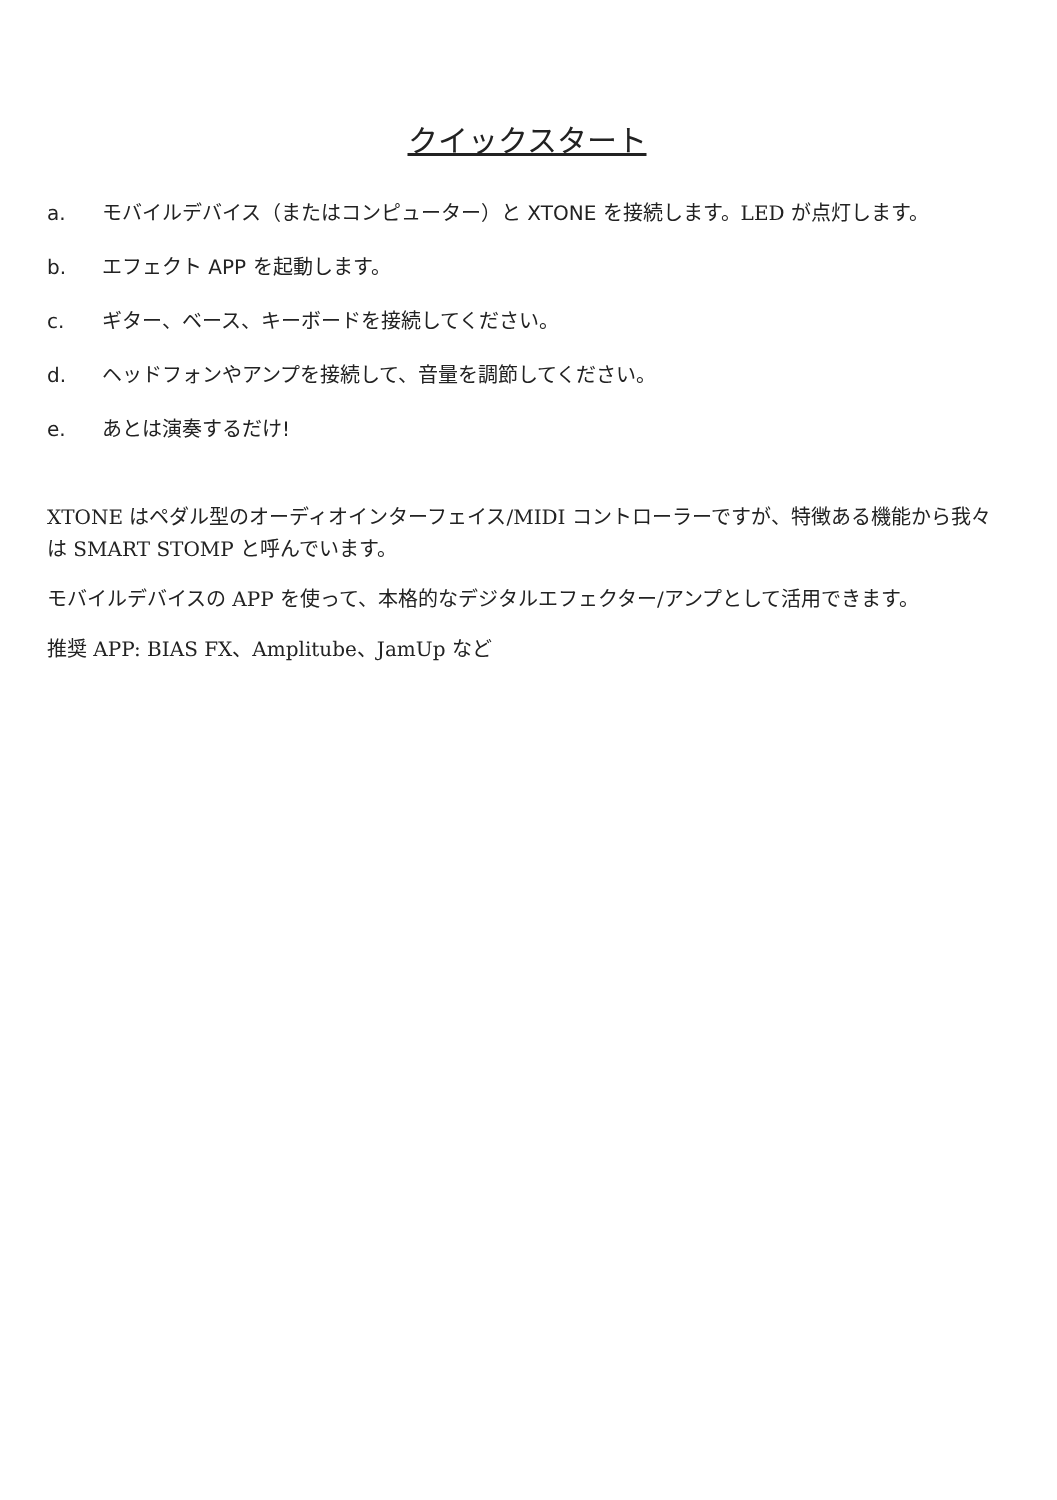クイックスタート
a. モバイルデバイス（またはコンピューター）と XTONE を接続します。LED が点灯します。
b. エフェクト APP を起動します。
c. ギター、ベース、キーボードを接続してください。
d. ヘッドフォンやアンプを接続して、音量を調節してください。
e. あとは演奏するだけ!
XTONE はペダル型のオーディオインターフェイス/MIDI コントローラーですが、特徴ある機能から我々は SMART STOMP と呼んでいます。
モバイルデバイスの APP を使って、本格的なデジタルエフェクター/アンプとして活用できます。
推奨 APP: BIAS FX、Amplitube、JamUp など